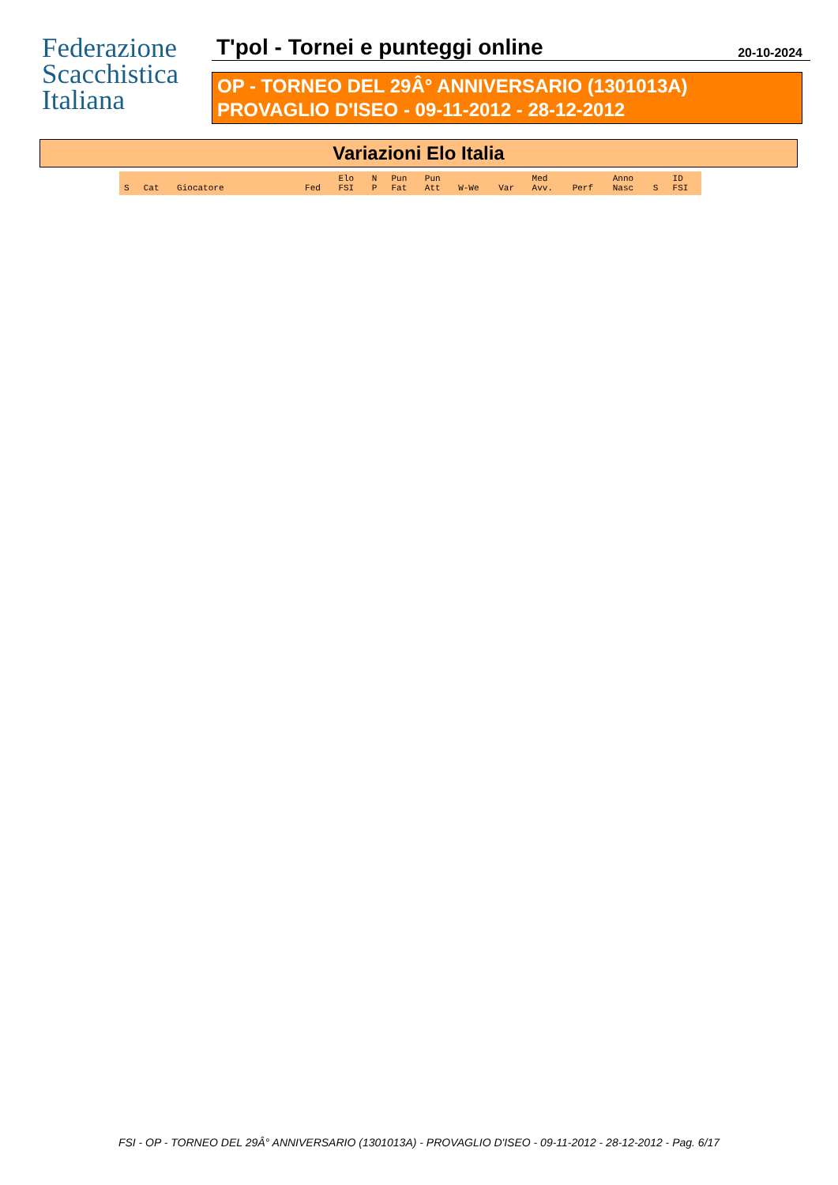Federazione
Scacchistica
Italiana
T'pol - Tornei e punteggi online 20-10-2024
OP - TORNEO DEL 29Â° ANNIVERSARIO (1301013A)
PROVAGLIO D'ISEO - 09-11-2012 - 28-12-2012
Variazioni Elo Italia
| S | Cat | Giocatore | Fed | Elo FSI | N P | Pun Fat | Pun Att | W-We | Var | Med Avv. | Perf | Anno Nasc | S | ID FSI |
| --- | --- | --- | --- | --- | --- | --- | --- | --- | --- | --- | --- | --- | --- | --- |
FSI - OP - TORNEO DEL 29Â° ANNIVERSARIO (1301013A) - PROVAGLIO D'ISEO - 09-11-2012 - 28-12-2012 - Pag. 6/17